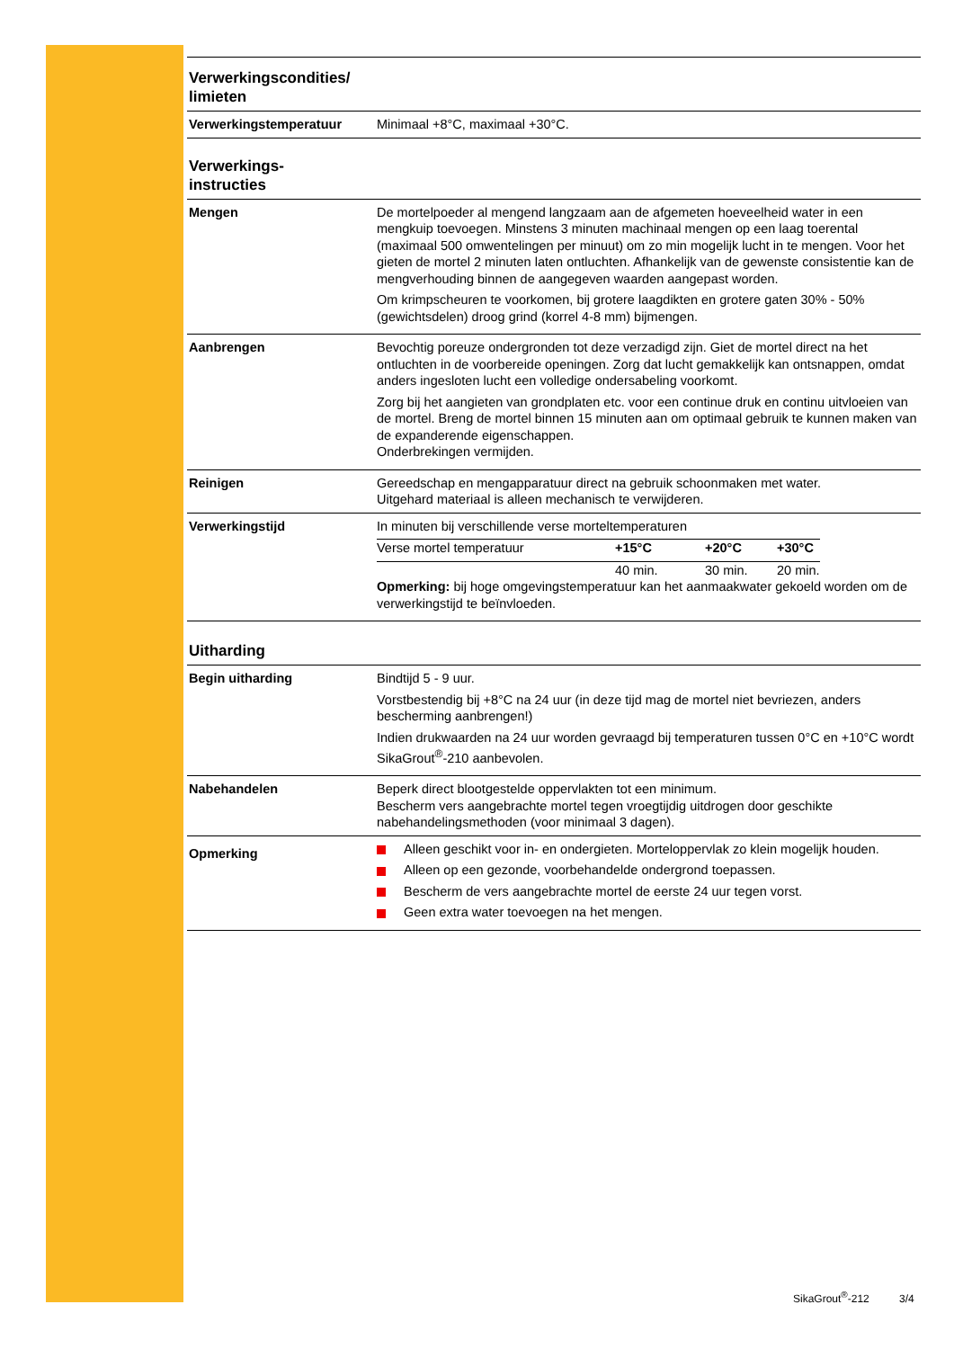| Verwerkingscondities/ limieten | |
| Verwerkingstemperatuur | Minimaal +8°C, maximaal +30°C. |
| Verwerkings- instructies | |
| Mengen | De mortelpoeder al mengend langzaam aan de afgemeten hoeveelheid water in een mengkuip toevoegen. Minstens 3 minuten machinaal mengen op een laag toerental (maximaal 500 omwentelingen per minuut) om zo min mogelijk lucht in te mengen. Voor het gieten de mortel 2 minuten laten ontluchten. Afhankelijk van de gewenste consistentie kan de mengverhouding binnen de aangegeven waarden aangepast worden. Om krimpscheuren te voorkomen, bij grotere laagdikten en grotere gaten 30% - 50% (gewichtsdelen) droog grind (korrel 4-8 mm) bijmengen. |
| Aanbrengen | Bevochtig poreuze ondergronden tot deze verzadigd zijn. Giet de mortel direct na het ontluchten in de voorbereide openingen. Zorg dat lucht gemakkelijk kan ontsnappen, omdat anders ingesloten lucht een volledige ondersabeling voorkomt. Zorg bij het aangieten van grondplaten etc. voor een continue druk en continu uitvloeien van de mortel. Breng de mortel binnen 15 minuten aan om optimaal gebruik te kunnen maken van de expanderende eigenschappen. Onderbrekingen vermijden. |
| Reinigen | Gereedschap en mengapparatuur direct na gebruik schoonmaken met water. Uitgehard materiaal is alleen mechanisch te verwijderen. |
| Verwerkingstijd | In minuten bij verschillende verse morteltemperaturen / Verse mortel temperatuur / +15°C / +20°C / +30°C / / / 40 min. / 30 min. / 20 min. / Opmerking: bij hoge omgevingstemperatuur kan het aanmaakwater gekoeld worden om de verwerkingstijd te beïnvloeden. |
| Uitharding | |
| Begin uitharding | Bindtijd 5 - 9 uur. Vorstbestendig bij +8°C na 24 uur (in deze tijd mag de mortel niet bevriezen, anders bescherming aanbrengen!) Indien drukwaarden na 24 uur worden gevraagd bij temperaturen tussen 0°C en +10°C wordt SikaGrout<sup>®</sup>-210 aanbevolen. |
| Nabehandelen | Beperk direct blootgestelde oppervlakten tot een minimum. Bescherm vers aangebrachte mortel tegen vroegtijdig uitdrogen door geschikte nabehandelingsmethoden (voor minimaal 3 dagen). |
| Opmerking | Alleen geschikt voor in- en ondergieten. Morteloppervlak zo klein mogelijk houden. Alleen op een gezonde, voorbehandelde ondergrond toepassen. Bescherm de vers aangebrachte mortel de eerste 24 uur tegen vorst. Geen extra water toevoegen na het mengen. |
SikaGrout<sup>®</sup>-212 3/4